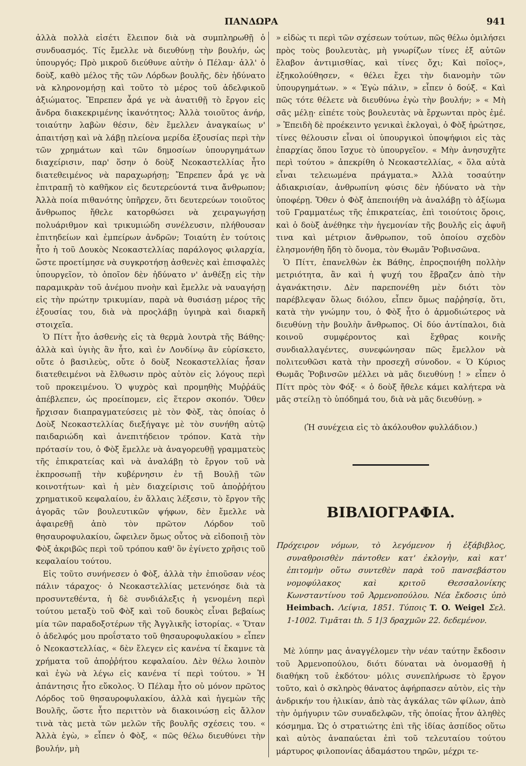ΠΑΝΔΩΡΑ 941
ἀλλὰ πολλὰ εἰσέτι ἔλειπον διὰ νὰ συμπληρωθῇ ὁ συνδυασμός. Τίς ἔμελλε νὰ διευθύνῃ τὴν βουλήν, ὡς ὑπουργός; Πρὸ μικροῦ διεύθυνε αὐτὴν ὁ Πέλαμ· ἀλλ' ὁ δοὺξ, καθὸ μέλος τῆς τῶν Λόρδων βουλῆς, δὲν ἠδύνατο νὰ κληρονομήσῃ καὶ τοῦτο τὸ μέρος τοῦ ἀδελφικοῦ ἀξιώματος. Ἔπρεπεν ἆρά γε νὰ ἀνατιθῇ τὸ ἔργον εἰς ἄνδρα διακεκριμένης ἱκανότητος; Ἀλλὰ τοιοῦτος ἀνήρ, τοιαύτην λαβὼν θέσιν, δὲν ἔμελλεν ἀναγκαίως ν' ἀπαιτήσῃ καὶ νὰ λάβῃ πλείονα μερίδα ἐξουσίας περὶ τὴν τῶν χρημάτων καὶ τῶν δημοσίων ὑπουργημάτων διαχείρισιν, παρ' ὅσην ὁ δοὺξ Νεοκαστελλίας ἦτο διατεθειμένος νὰ παραχωρήσῃ; Ἔπρεπεν ἆρά γε νὰ ἐπιτραπῇ τὸ καθῆκον εἰς δευτερεύοντά τινα ἄνθρωπον; Ἀλλὰ ποία πιθανότης ὑπῆρχεν, ὅτι δευτερεύων τοιοῦτος ἄνθρωπος ἤθελε κατορθώσει νὰ χειραγωγήσῃ πολυάριθμον καὶ τρικυμιώδη συνέλευσιν, πλήθουσαν ἐπιτηδείων καὶ ἐμπείρων ἀνδρῶν; Τοιαύτη ἐν τούτοις ἦτο ἡ τοῦ Δουκὸς Νεοκαστελλίας παράλογος φιλαρχία, ὥστε προετίμησε νὰ συγκροτήσῃ ἀσθενὲς καὶ ἐπισφαλὲς ὑπουργεῖον, τὸ ὁποῖον δὲν ἠδύνατο ν' ἀνθέξῃ εἰς τὴν παραμικρὰν τοῦ ἀνέμου πνοὴν καὶ ἔμελλε νὰ ναυαγήσῃ εἰς τὴν πρώτην τρικυμίαν, παρὰ νὰ θυσιάσῃ μέρος τῆς ἐξουσίας του, διὰ νὰ προςλάβῃ ὑγιηρὰ καὶ διαρκῆ στοιχεῖα.
Ὁ Πίττ ἦτο ἀσθενὴς εἰς τὰ θερμὰ λουτρὰ τῆς Βάθης· ἀλλὰ καὶ ὑγιὴς ἂν ἦτο, καὶ ἐν Λονδίνῳ ἂν εὑρίσκετο, οὔτε ὁ βασιλεὺς, οὔτε ὁ δοὺξ Νεοκαστελλίας ἦσαν διατεθειμένοι νὰ ἔλθωσιν πρὸς αὐτὸν εἰς λόγους περὶ τοῦ προκειμένου. Ὁ ψυχρὸς καὶ προμηθὴς Μυῤῥάϋς ἀπέβλεπεν, ὡς προείπομεν, εἰς ἕτερον σκοπόν. Ὅθεν ἤρχισαν διαπραγματεύσεις μὲ τὸν Φὸξ, τὰς ὁποίας ὁ Δοὺξ Νεοκαστελλίας διεξήγαγε μὲ τὸν συνήθη αὐτῷ παιδαριώδη καὶ ἀνεπιτήδειον τρόπον. Κατὰ τὴν πρότασίν του, ὁ Φὸξ ἔμελλε νὰ ἀναγορευθῇ γραμματεὺς τῆς ἐπικρατείας καὶ νὰ ἀναλάβῃ τὸ ἔργον τοῦ νὰ ἐκπροσωπῇ τὴν κυβέρνησιν ἐν τῇ Βουλῇ τῶν κοινοτήτων· καὶ ἡ μὲν διαχείρισις τοῦ ἀποῤῥήτου χρηματικοῦ κεφαλαίου, ἐν ἄλλαις λέξεσιν, τὸ ἔργον τῆς ἀγορᾶς τῶν βουλευτικῶν ψήφων, δὲν ἔμελλε νὰ ἀφαιρεθῇ ἀπὸ τὸν πρῶτον Λόρδον τοῦ θησαυροφυλακίου, ὤφειλεν ὅμως οὗτος νὰ εἰδοποιῇ τὸν Φὸξ ἀκριβῶς περὶ τοῦ τρόπου καθ' ὃν ἐγίνετο χρῆσις τοῦ κεφαλαίου τούτου.
Εἰς τοῦτο συνήνεσεν ὁ Φὸξ, ἀλλὰ τὴν ἐπιοῦσαν νέος πάλιν τάραχος· ὁ Νεοκαστελλίας μετενόησε διὰ τὰ προσυντεθέντα, ἡ δὲ συνδιάλεξις ἡ γενομένη περὶ τούτου μεταξὺ τοῦ Φὸξ καὶ τοῦ δουκὸς εἶναι βεβαίως μία τῶν παραδοξοτέρων τῆς Ἀγγλικῆς ἱστορίας. « Ὅταν ὁ ἀδελφός μου προΐστατο τοῦ θησαυροφυλακίου » εἶπεν ὁ Νεοκαστελλίας, « δὲν ἔλεγεν εἰς κανένα τί ἔκαμνε τὰ χρήματα τοῦ ἀποῤῥήτου κεφαλαίου. Δὲν θέλω λοιπὸν καὶ ἐγὼ νὰ λέγω εἰς κανένα τί περὶ τούτου. » Ἡ ἀπάντησις ἦτο εὔκολος. Ὁ Πέλαμ ἦτο οὐ μόνον πρῶτος Λόρδος τοῦ θησαυροφυλακίου, ἀλλὰ καὶ ἡγεμὼν τῆς Βουλῆς, ὥστε ἦτο περιττὸν νὰ διακοινώσῃ εἰς ἄλλον τινὰ τὰς μετὰ τῶν μελῶν τῆς βουλῆς σχέσεις του. « Ἀλλὰ ἐγὼ, » εἶπεν ὁ Φὸξ, « πῶς θέλω διευθύνει τὴν βουλήν, μὴ
» εἰδὼς τι περὶ τῶν σχέσεων τούτων, πῶς θέλω ὁμιλήσει πρὸς τοὺς βουλευτὰς, μὴ γνωρίζων τίνες ἐξ αὐτῶν ἔλαβον ἀντιμισθίας, καὶ τίνες ὄχι; Καὶ ποῖος», ἐξηκολούθησεν, « θέλει ἔχει τὴν διανομὴν τῶν ὑπουργημάτων. » « Ἐγὼ πάλιν, » εἶπεν ὁ δούξ. « Καὶ πῶς τότε θέλετε νὰ διευθύνω ἐγὼ τὴν βουλήν; » « Μὴ σᾶς μέλῃ· εἰπέτε τοὺς βουλευτὰς νὰ ἔρχωνται πρὸς ἐμέ. » Ἐπειδὴ δὲ προέκειντο γενικαὶ ἐκλογαὶ, ὁ Φὸξ ἠρώτησε, τίνες θέλουσιν εἶναι οἱ ὑπουργικοὶ ὑποψήφιοι εἰς τὰς ἐπαρχίας ὅπου ἴσχυε τὸ ὑπουργεῖον. « Μὴν ἀνησυχῆτε περὶ τούτου » ἀπεκρίθη ὁ Νεοκαστελλίας, « ὅλα αὐτὰ εἶναι τελειωμένα πράγματα.» Ἀλλὰ τοσαύτην ἀδιακρισίαν, ἀνθρωπίνη φύσις δὲν ἠδύνατο νὰ τὴν ὑποφέρῃ. Ὅθεν ὁ Φὸξ ἀπεποιήθη νὰ ἀναλάβῃ τὸ ἀξίωμα τοῦ Γραμματέως τῆς ἐπικρατείας, ἐπὶ τοιούτοις ὅροις, καὶ ὁ δοὺξ ἀνέθηκε τὴν ἡγεμονίαν τῆς βουλῆς εἰς ἀφυῆ τινα καὶ μέτριον ἄνθρωπον, τοῦ ὁποίου σχεδὸν ἐλησμονήθη ἤδη τὸ ὄνομα, τὸν Θωμᾶν Ῥοβινσῶνα.
Ὁ Πίττ, ἐπανελθὼν ἐκ Βάθης, ἐπροςποιήθη πολλὴν μετριότητα, ἂν καὶ ἡ ψυχή του ἔβραζεν ἀπὸ τὴν ἀγανάκτησιν. Δὲν παρεπονέθη μὲν διότι τὸν παρέβλεψαν ὅλως διόλου, εἶπεν ὅμως παῤῥησίᾳ, ὅτι, κατὰ τὴν γνώμην του, ὁ Φὸξ ἦτο ὁ ἁρμοδιώτερος νὰ διευθύνῃ τὴν βουλὴν ἄνθρωπος. Οἱ δύο ἀντίπαλοι, διὰ κοινοῦ συμφέροντος καὶ ἔχθρας κοινῆς συνδιαλλαγέντες, συνεφώνησαν πῶς ἔμελλον νὰ πολιτευθῶσι κατὰ τὴν προσεχῆ σύνοδον. « Ὁ Κύριος Θωμᾶς Ῥοβινσῶν μέλλει νὰ μᾶς διευθύνῃ ! » εἶπεν ὁ Πίττ πρὸς τὸν Φόξ· « ὁ δοὺξ ἤθελε κάμει καλήτερα νὰ μᾶς στείλῃ τὸ ὑπόδημά του, διὰ νὰ μᾶς διευθύνῃ. »
(Ἡ συνέχεια εἰς τὸ ἀκόλουθον φυλλάδιον.)
ΒΙΒΛΙΟΓΡΑΦΙΑ.
Πρόχειρον νόμων, τὸ λεγόμενον ἡ ἑξάβιβλος, συναθροισθὲν πάντοθεν κατ' ἐκλογὴν, καὶ κατ' ἐπιτομὴν οὕτω συντεθὲν παρὰ τοῦ πανσεβάστου νομοφύλακος καὶ κριτοῦ Θεσσαλονίκης Κωνσταντίνου τοῦ Ἀρμενοπούλου. Νέα ἔκδοσις ὑπὸ Heimbach. Λείψια, 1851. Τύποις T. O. Weigel Σελ. 1-1002. Τιμᾶται th. 5 1|3 δραχμῶν 22. δεδεμένον.
Μὲ λύπην μας ἀναγγέλομεν τὴν νέαν ταύτην ἔκδοσιν τοῦ Ἀρμενοπούλου, διότι δύναται νὰ ὀνομασθῇ ἡ διαθήκη τοῦ ἐκδότου· μόλις συνεπλήρωσε τὸ ἔργον τοῦτο, καὶ ὁ σκληρὸς θάνατος ἀφήρπασεν αὐτὸν, εἰς τὴν ἀνδρικήν του ἡλικίαν, ἀπὸ τὰς ἀγκάλας τῶν φίλων, ἀπὸ τὴν ὁμήγυριν τῶν συναδελφῶν, τῆς ὁποίας ἦτον ἀληθὲς κόσμημα. Ὡς ὁ στρατιώτης ἐπὶ τῆς ἰδίας ἀσπίδος οὕτω καὶ αὐτὸς ἀναπαύεται ἐπὶ τοῦ τελευταίου τούτου μάρτυρος φιλοπονίας ἀδαμάστου τηρῶν, μέχρι τε-